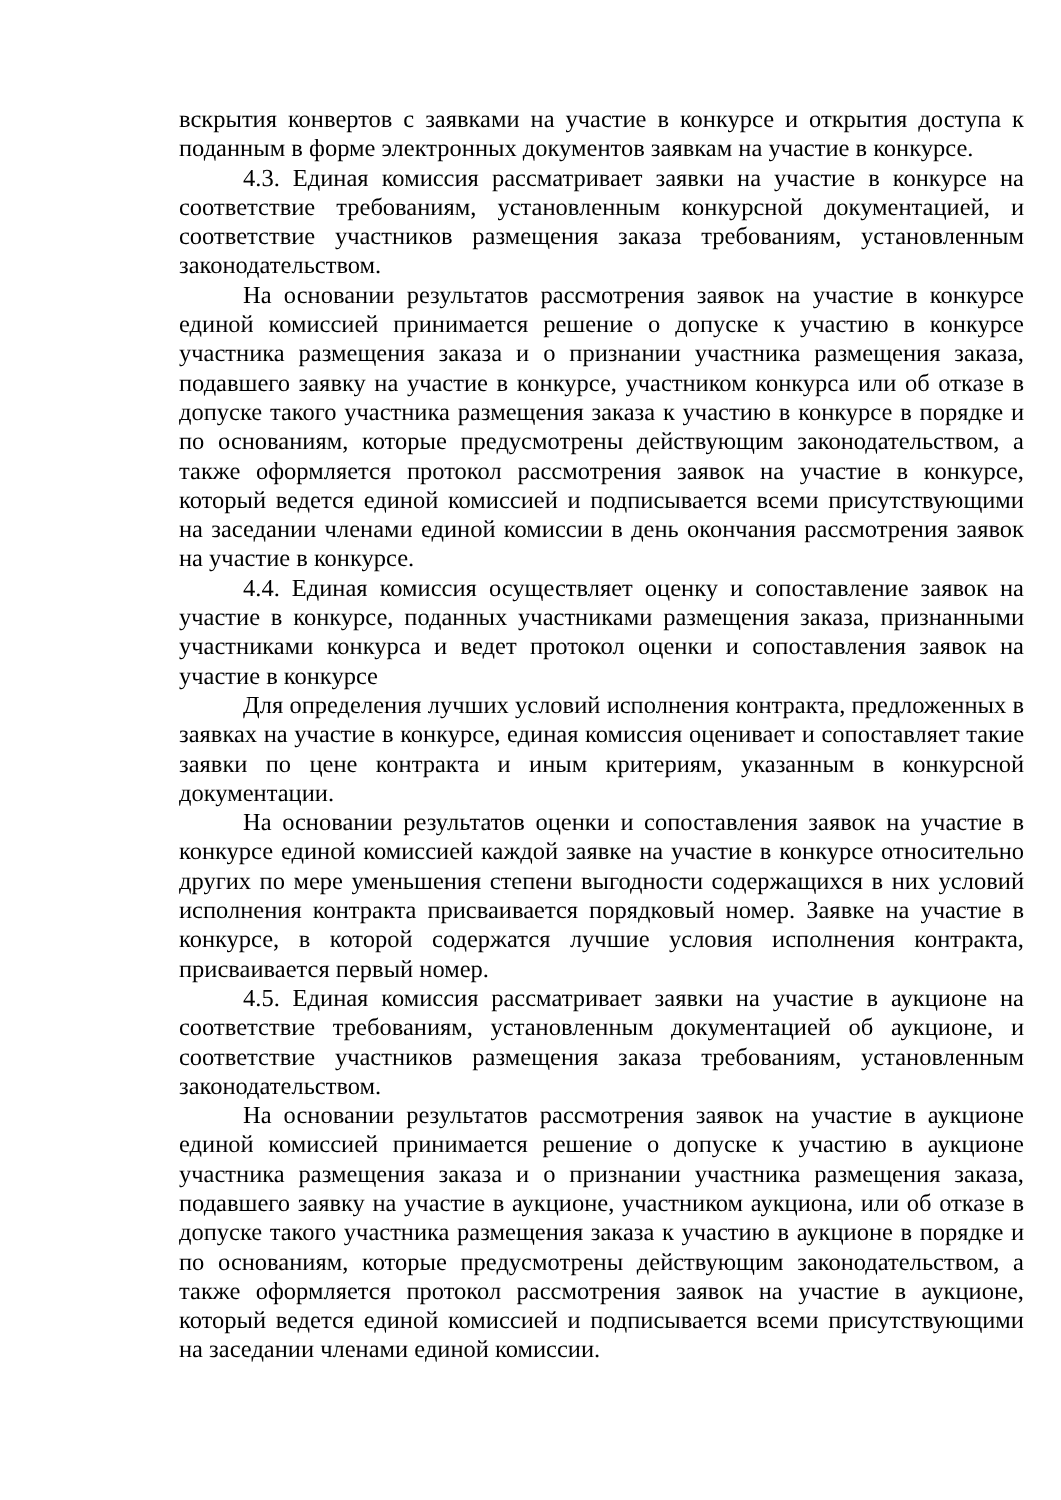вскрытия конвертов с заявками на участие в конкурсе и открытия доступа к поданным в форме электронных документов заявкам на участие в конкурсе.
4.3. Единая комиссия рассматривает заявки на участие в конкурсе на соответствие требованиям, установленным конкурсной документацией, и соответствие участников размещения заказа требованиям, установленным законодательством.
На основании результатов рассмотрения заявок на участие в конкурсе единой комиссией принимается решение о допуске к участию в конкурсе участника размещения заказа и о признании участника размещения заказа, подавшего заявку на участие в конкурсе, участником конкурса или об отказе в допуске такого участника размещения заказа к участию в конкурсе в порядке и по основаниям, которые предусмотрены действующим законодательством, а также оформляется протокол рассмотрения заявок на участие в конкурсе, который ведется единой комиссией и подписывается всеми присутствующими на заседании членами единой комиссии в день окончания рассмотрения заявок на участие в конкурсе.
4.4. Единая комиссия осуществляет оценку и сопоставление заявок на участие в конкурсе, поданных участниками размещения заказа, признанными участниками конкурса и ведет протокол оценки и сопоставления заявок на участие в конкурсе
Для определения лучших условий исполнения контракта, предложенных в заявках на участие в конкурсе, единая комиссия оценивает и сопоставляет такие заявки по цене контракта и иным критериям, указанным в конкурсной документации.
На основании результатов оценки и сопоставления заявок на участие в конкурсе единой комиссией каждой заявке на участие в конкурсе относительно других по мере уменьшения степени выгодности содержащихся в них условий исполнения контракта присваивается порядковый номер. Заявке на участие в конкурсе, в которой содержатся лучшие условия исполнения контракта, присваивается первый номер.
4.5. Единая комиссия рассматривает заявки на участие в аукционе на соответствие требованиям, установленным документацией об аукционе, и соответствие участников размещения заказа требованиям, установленным законодательством.
На основании результатов рассмотрения заявок на участие в аукционе единой комиссией принимается решение о допуске к участию в аукционе участника размещения заказа и о признании участника размещения заказа, подавшего заявку на участие в аукционе, участником аукциона, или об отказе в допуске такого участника размещения заказа к участию в аукционе в порядке и по основаниям, которые предусмотрены действующим законодательством, а также оформляется протокол рассмотрения заявок на участие в аукционе, который ведется единой комиссией и подписывается всеми присутствующими на заседании членами единой комиссии.